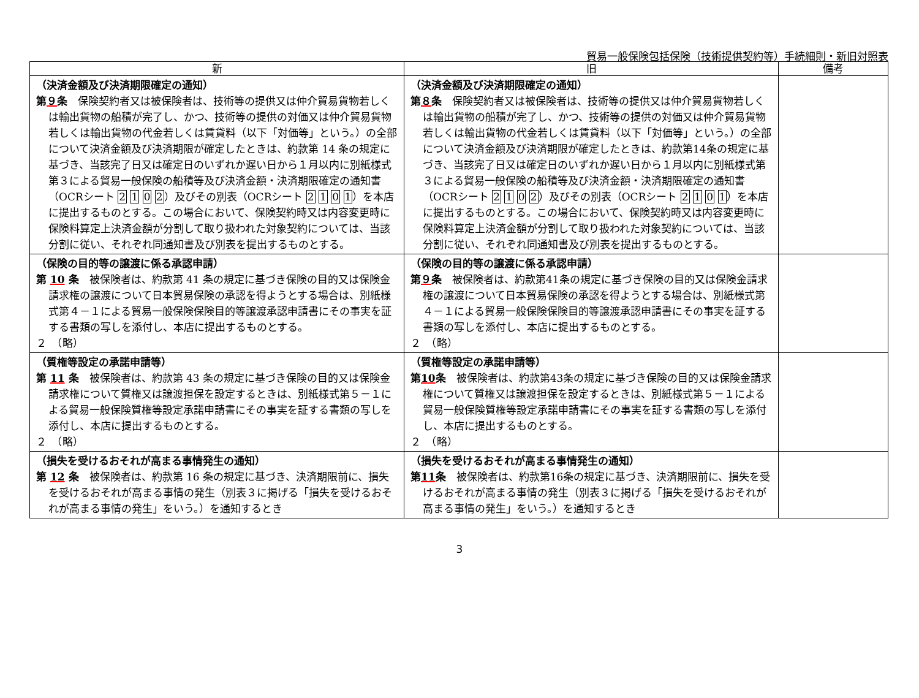貿易一般保険包括保険（技術提供契約等）手続細則・新旧対照表
| 新 | 旧 | 備考 |
| --- | --- | --- |
| （決済金額及び決済期限確定の通知） 第 ９ 条 保険契約者又は被保険者は、技術等の提供又は仲介貿易貨物若しくは輸出貨物の船積が完了し、かつ、技術等の提供の対価又は仲介貿易貨物若しくは輸出貨物の代金若しくは賃貸料（以下「対価等」という。）の全部について決済金額及び決済期限が確定したときは、約款第 14 条の規定に基づき、当該完了日又は確定日のいずれか遅い日から１月以内に別紙様式第３による貿易一般保険の船積等及び決済金額・決済期限確定の通知書（OCRシート 2 1 0 2 ）及びその別表（OCRシート 2 1 0 1 ）を本店に提出するものとする。この場合において、保険契約時又は内容変更時に保険料算定上決済金額が分割して取り扱われた対象契約については、当該分割に従い、それぞれ同通知書及び別表を提出するものとする。 | （決済金額及び決済期限確定の通知） 第 ８ 条 保険契約者又は被保険者は、技術等の提供又は仲介貿易貨物若しくは輸出貨物の船積が完了し、かつ、技術等の提供の対価又は仲介貿易貨物若しくは輸出貨物の代金若しくは賃貸料（以下「対価等」という。）の全部について決済金額及び決済期限が確定したときは、約款第14条の規定に基づき、当該完了日又は確定日のいずれか遅い日から１月以内に別紙様式第３による貿易一般保険の船積等及び決済金額・決済期限確定の通知書（OCRシート 2 1 0 2 ）及びその別表（OCRシート 2 1 0 1 ）を本店に提出するものとする。この場合において、保険契約時又は内容変更時に保険料算定上決済金額が分割して取り扱われた対象契約については、当該分割に従い、それぞれ同通知書及び別表を提出するものとする。 | |
| （保険の目的等の譲渡に係る承認申請） 第 10 条 被保険者は、約款第 41 条の規定に基づき保険の目的又は保険金請求権の譲渡について日本貿易保険の承認を得ようとする場合は、別紙様式第４－１による貿易一般保険保険目的等譲渡承認申請書にその事実を証する書類の写しを添付し、本店に提出するものとする。 ２ （略） | （保険の目的等の譲渡に係る承認申請） 第 ９ 条 被保険者は、約款第41条の規定に基づき保険の目的又は保険金請求権の譲渡について日本貿易保険の承認を得ようとする場合は、別紙様式第４－１による貿易一般保険保険目的等譲渡承認申請書にその事実を証する書類の写しを添付し、本店に提出するものとする。 ２ （略） | |
| （質権等設定の承諾申請等） 第 11 条 被保険者は、約款第 43 条の規定に基づき保険の目的又は保険金請求権について質権又は譲渡担保を設定するときは、別紙様式第５－１による貿易一般保険質権等設定承諾申請書にその事実を証する書類の写しを添付し、本店に提出するものとする。 ２ （略） | （質権等設定の承諾申請等） 第 10 条 被保険者は、約款第43条の規定に基づき保険の目的又は保険金請求権について質権又は譲渡担保を設定するときは、別紙様式第５－１による貿易一般保険質権等設定承諾申請書にその事実を証する書類の写しを添付し、本店に提出するものとする。 ２ （略） | |
| （損失を受けるおそれが高まる事情発生の通知） 第 12 条 被保険者は、約款第 16 条の規定に基づき、決済期限前に、損失を受けるおそれが高まる事情の発生（別表３に掲げる「損失を受けるおそれが高まる事情の発生」をいう。）を通知するとき | （損失を受けるおそれが高まる事情発生の通知） 第 11 条 被保険者は、約款第16条の規定に基づき、決済期限前に、損失を受けるおそれが高まる事情の発生（別表３に掲げる「損失を受けるおそれが高まる事情の発生」をいう。）を通知するとき | |
3